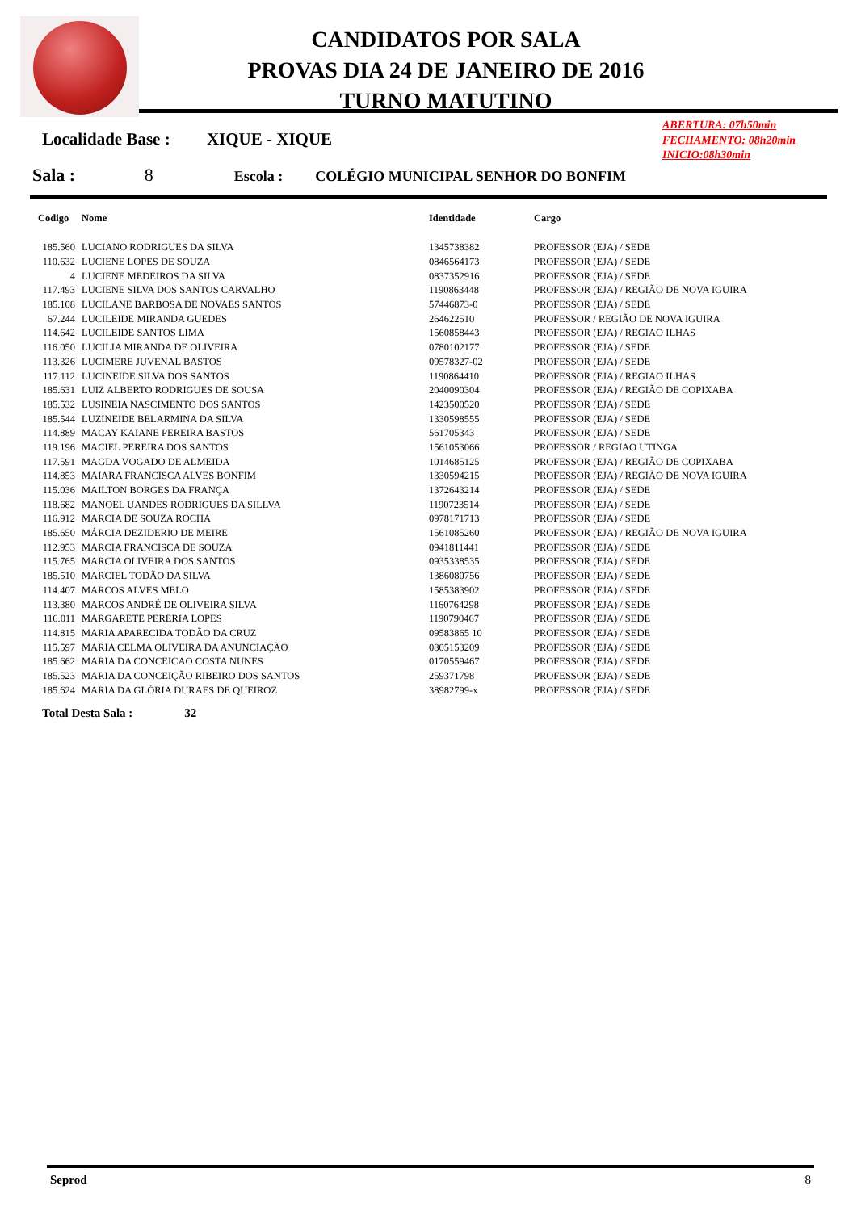CANDIDATOS POR SALA
PROVAS DIA 24 DE JANEIRO DE 2016
TURNO MATUTINO
ABERTURA: 07h50min
FECHAMENTO: 08h20min
INICIO:08h30min
Localidade Base : XIQUE - XIQUE
Sala : 8 Escola : COLÉGIO MUNICIPAL SENHOR DO BONFIM
| Codigo | Nome | Identidade | Cargo |
| --- | --- | --- | --- |
| 185.560 | LUCIANO RODRIGUES DA SILVA | 1345738382 | PROFESSOR (EJA) / SEDE |
| 110.632 | LUCIENE LOPES DE SOUZA | 0846564173 | PROFESSOR (EJA) / SEDE |
| 4 | LUCIENE MEDEIROS DA SILVA | 0837352916 | PROFESSOR (EJA) / SEDE |
| 117.493 | LUCIENE SILVA DOS SANTOS CARVALHO | 1190863448 | PROFESSOR (EJA) / REGIÃO DE NOVA IGUIRA |
| 185.108 | LUCILANE BARBOSA DE NOVAES SANTOS | 57446873-0 | PROFESSOR (EJA) / SEDE |
| 67.244 | LUCILEIDE MIRANDA GUEDES | 264622510 | PROFESSOR / REGIÃO DE NOVA IGUIRA |
| 114.642 | LUCILEIDE SANTOS LIMA | 1560858443 | PROFESSOR (EJA) / REGIAO ILHAS |
| 116.050 | LUCILIA MIRANDA DE OLIVEIRA | 0780102177 | PROFESSOR (EJA) / SEDE |
| 113.326 | LUCIMERE JUVENAL BASTOS | 09578327-02 | PROFESSOR (EJA) / SEDE |
| 117.112 | LUCINEIDE SILVA DOS SANTOS | 1190864410 | PROFESSOR (EJA) / REGIAO ILHAS |
| 185.631 | LUIZ ALBERTO RODRIGUES DE SOUSA | 2040090304 | PROFESSOR (EJA) / REGIÃO DE COPIXABA |
| 185.532 | LUSINEIA NASCIMENTO DOS SANTOS | 1423500520 | PROFESSOR (EJA) / SEDE |
| 185.544 | LUZINEIDE BELARMINA DA SILVA | 1330598555 | PROFESSOR (EJA) / SEDE |
| 114.889 | MACAY KAIANE PEREIRA BASTOS | 561705343 | PROFESSOR (EJA) / SEDE |
| 119.196 | MACIEL PEREIRA DOS SANTOS | 1561053066 | PROFESSOR / REGIAO UTINGA |
| 117.591 | MAGDA VOGADO DE ALMEIDA | 1014685125 | PROFESSOR (EJA) / REGIÃO DE COPIXABA |
| 114.853 | MAIARA FRANCISCA ALVES BONFIM | 1330594215 | PROFESSOR (EJA) / REGIÃO DE NOVA IGUIRA |
| 115.036 | MAILTON BORGES DA FRANÇA | 1372643214 | PROFESSOR (EJA) / SEDE |
| 118.682 | MANOEL UANDES RODRIGUES DA SILLVA | 1190723514 | PROFESSOR (EJA) / SEDE |
| 116.912 | MARCIA DE SOUZA ROCHA | 0978171713 | PROFESSOR (EJA) / SEDE |
| 185.650 | MÁRCIA DEZIDERIO DE MEIRE | 1561085260 | PROFESSOR (EJA) / REGIÃO DE NOVA IGUIRA |
| 112.953 | MARCIA FRANCISCA DE SOUZA | 0941811441 | PROFESSOR (EJA) / SEDE |
| 115.765 | MARCIA OLIVEIRA DOS SANTOS | 0935338535 | PROFESSOR (EJA) / SEDE |
| 185.510 | MARCIEL TODÃO DA SILVA | 1386080756 | PROFESSOR (EJA) / SEDE |
| 114.407 | MARCOS ALVES MELO | 1585383902 | PROFESSOR (EJA) / SEDE |
| 113.380 | MARCOS ANDRÉ DE OLIVEIRA SILVA | 1160764298 | PROFESSOR (EJA) / SEDE |
| 116.011 | MARGARETE PERERIA LOPES | 1190790467 | PROFESSOR (EJA) / SEDE |
| 114.815 | MARIA APARECIDA TODÃO DA CRUZ | 09583865 10 | PROFESSOR (EJA) / SEDE |
| 115.597 | MARIA CELMA OLIVEIRA DA ANUNCIAÇÃO | 0805153209 | PROFESSOR (EJA) / SEDE |
| 185.662 | MARIA DA CONCEICAO COSTA NUNES | 0170559467 | PROFESSOR (EJA) / SEDE |
| 185.523 | MARIA DA CONCEIÇÃO RIBEIRO DOS SANTOS | 259371798 | PROFESSOR (EJA) / SEDE |
| 185.624 | MARIA DA GLÓRIA DURAES DE QUEIROZ | 38982799-x | PROFESSOR (EJA) / SEDE |
Total Desta Sala : 32
Seprod 8